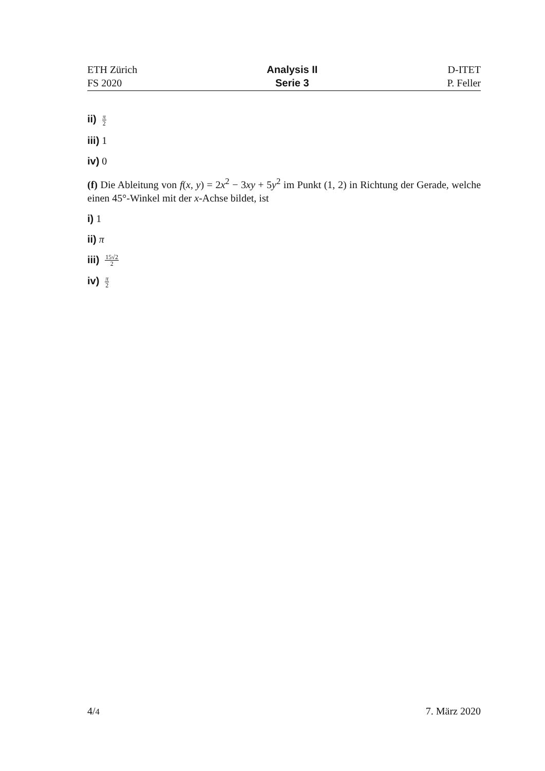ETH Zürich
FS 2020
Analysis II
Serie 3
D-ITET
P. Feller
ii) π 2
iii) 1
iv) 0
(f) Die Ableitung von f(x, y) = 2x<sup>2</sup> − 3xy + 5y<sup>2</sup> im Punkt (1, 2) in Richtung der Gerade, welche einen 45°-Winkel mit der x-Achse bildet, ist
i) 1
ii) π
iii) 15√2 2
iv) π 2
4/4
7. März 2020